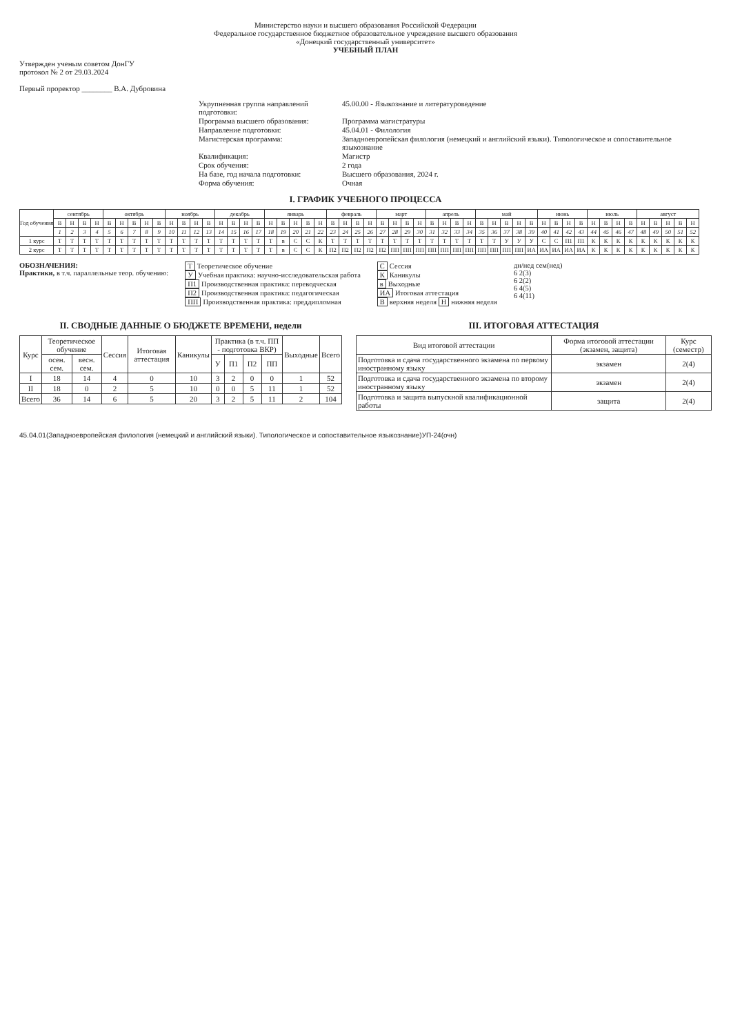Министерство науки и высшего образования Российской Федерации
Федеральное государственное бюджетное образовательное учреждение высшего образования
«Донецкий государственный университет»
УЧЕБНЫЙ ПЛАН
Утвержден ученым советом ДонГУ
протокол № 2 от 29.03.2024
Первый проректор ________ В.А. Дубровина
Укрупненная группа направлений подготовки:
45.00.00 - Языкознание и литературоведение
Программа высшего образования:
Программа магистратуры
Направление подготовки:
45.04.01 - Филология
Магистерская программа:
Западноевропейская филология (немецкий и английский языки). Типологическое и сопоставительное языкознание
Квалификация:
Магистр
Срок обучения:
2 года
На базе, год начала подготовки:
Высшего образования, 2024 г.
Форма обучения:
Очная
I. ГРАФИК УЧЕБНОГО ПРОЦЕССА
| Год обучения | сентябрь | | | | октябрь | | | | | ноябрь | | | | декабрь | | | | январь | | | | | февраль | | | | март | | | | апрель | | | | май | | | | | июнь | | | | июль | | | | август | | | | |
| --- | --- | --- | --- | --- | --- | --- | --- | --- | --- | --- | --- | --- | --- | --- | --- | --- | --- | --- | --- | --- | --- | --- | --- | --- | --- | --- | --- | --- | --- | --- | --- | --- | --- | --- | --- | --- | --- | --- | --- | --- | --- | --- | --- | --- | --- | --- | --- | --- | --- | --- | --- | --- |
| | В | Н | В | Н | В | Н | В | Н | В | Н | В | Н | В | Н | В | Н | В | Н | В | Н | В | Н | В | Н | В | Н | В | Н | В | Н | В | Н | В | Н | В | Н | В | Н | В | Н | В | Н | В | Н | В | Н | В | Н | В | Н | В | Н |
| | 1 | 2 | 3 | 4 | 5 | 6 | 7 | 8 | 9 | 10 | 11 | 12 | 13 | 14 | 15 | 16 | 17 | 18 | 19 | 20 | 21 | 22 | 23 | 24 | 25 | 26 | 27 | 28 | 29 | 30 | 31 | 32 | 33 | 34 | 35 | 36 | 37 | 38 | 39 | 40 | 41 | 42 | 43 | 44 | 45 | 46 | 47 | 48 | 49 | 50 | 51 | 52 |
| 1 курс | Т | Т | Т | Т | Т | Т | Т | Т | Т | Т | Т | Т | Т | Т | Т | Т | Т | Т | в | С | С | К | Т | Т | Т | Т | Т | Т | Т | Т | Т | Т | Т | Т | Т | Т | У | У | У | С | С | П1 | П1 | К | К | К | К | К | К | К | К | К |
| 2 курс | Т | Т | Т | Т | Т | Т | Т | Т | Т | Т | Т | Т | Т | Т | Т | Т | Т | Т | в | С | С | К | П2 | П2 | П2 | П2 | П2 | ПП | ПП | ПП | ПП | ПП | ПП | ПП | ПП | ПП | ПП | ПП | ИА | ИА | ИА | ИА | ИА | К | К | К | К | К | К | К | К | К |
ОБОЗНАЧЕНИЯ:
Практики, в т.ч. параллельные теор. обучению:
Т Теоретическое обучение
У Учебная практика: научно-исследовательская работа
П1 Производственная практика: переводческая
П2 Производственная практика: педагогическая
ПП Производственная практика: преддипломная
С Сессия
К Каникулы
в Выходные
ИА Итоговая аттестация
Вверхняя неделя Н нижняя неделя
дн/нед сем(нед)
6 2(3)
6 2(2)
6 4(5)
6 4(11)
II. СВОДНЫЕ ДАННЫЕ О БЮДЖЕТЕ ВРЕМЕНИ, недели
| Курс | Теоретическое обучение | | Сессия | Итоговая аттестация | Каникулы | Практика (в т.ч. ПП - подготовка ВКР) | | | | Выходные | Всего |
| --- | --- | --- | --- | --- | --- | --- | --- | --- | --- | --- | --- |
| | осен. сем. | весн. сем. | | | | У | П1 | П2 | ПП | | |
| I | 18 | 14 | 4 | 0 | 10 | 3 | 2 | 0 | 0 | 1 | 52 |
| II | 18 | 0 | 2 | 5 | 10 | 0 | 0 | 5 | 11 | 1 | 52 |
| Всего | 36 | 14 | 6 | 5 | 20 | 3 | 2 | 5 | 11 | 2 | 104 |
III. ИТОГОВАЯ АТТЕСТАЦИЯ
| Вид итоговой аттестации | Форма итоговой аттестации (экзамен, защита) | Курс (семестр) |
| --- | --- | --- |
| Подготовка и сдача государственного экзамена по первому иностранному языку | экзамен | 2(4) |
| Подготовка и сдача государственного экзамена по второму иностранному языку | экзамен | 2(4) |
| Подготовка и защита выпускной квалификационной работы | защита | 2(4) |
45.04.01(Западноевропейская филология (немецкий и английский языки). Типологическое и сопоставительное языкознание)УП-24(очн)